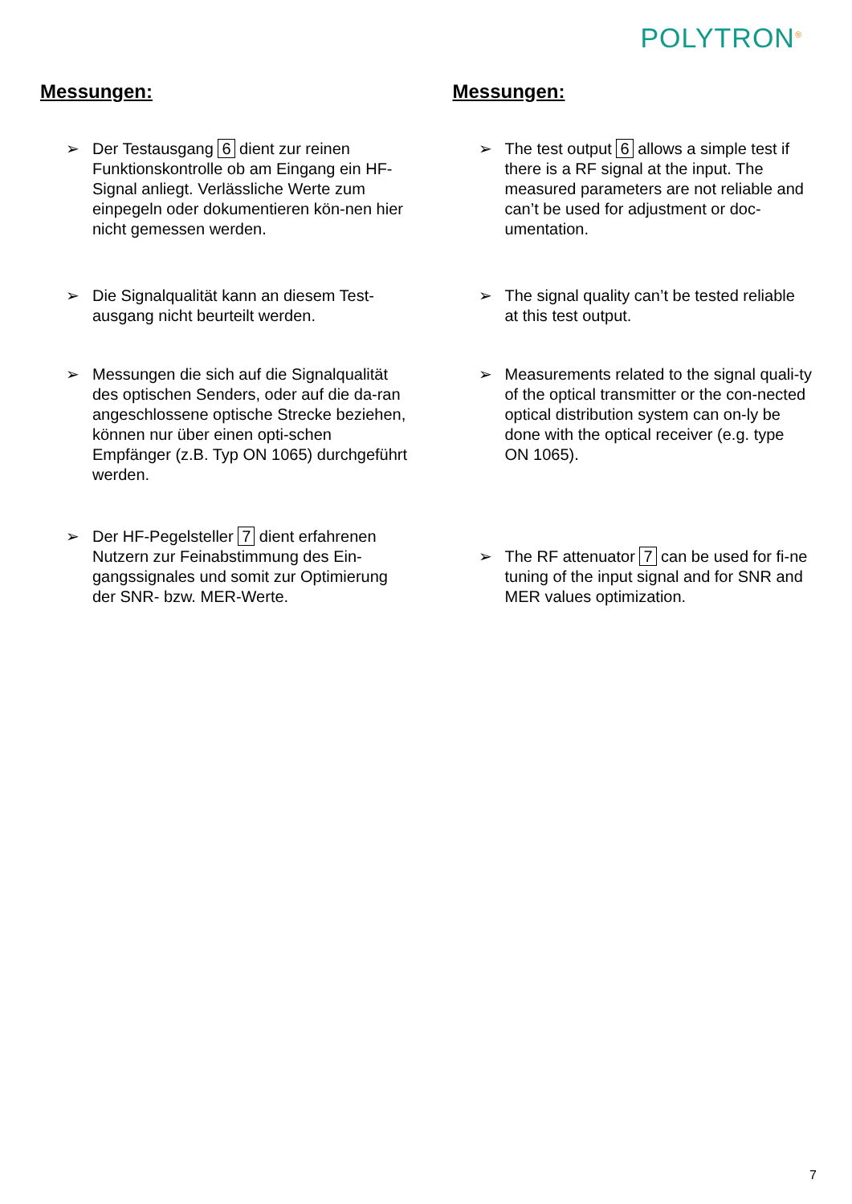POLYTRON<sup>®</sup>
Messungen:
➢ Der Testausgang 6 dient zur reinen Funktionskontrolle ob am Eingang ein HF-Signal anliegt. Verlässliche Werte zum einpegeln oder dokumentieren kön-nen hier nicht gemessen werden.
➢ Die Signalqualität kann an diesem Test-ausgang nicht beurteilt werden.
➢ Messungen die sich auf die Signalqualität des optischen Senders, oder auf die da-ran angeschlossene optische Strecke beziehen, können nur über einen opti-schen Empfänger (z.B. Typ ON 1065) durchgeführt werden.
➢ Der HF-Pegelsteller 7 dient erfahrenen Nutzern zur Feinabstimmung des Ein-gangssignales und somit zur Optimierung der SNR- bzw. MER-Werte.
Messungen:
➢ The test output 6 allows a simple test if there is a RF signal at the input. The measured parameters are not reliable and can’t be used for adjustment or doc-umentation.
➢ The signal quality can’t be tested reliable at this test output.
➢ Measurements related to the signal quali-ty of the optical transmitter or the con-nected optical distribution system can on-ly be done with the optical receiver (e.g. type ON 1065).
➢ The RF attenuator 7 can be used for fi-ne tuning of the input signal and for SNR and MER values optimization.
7